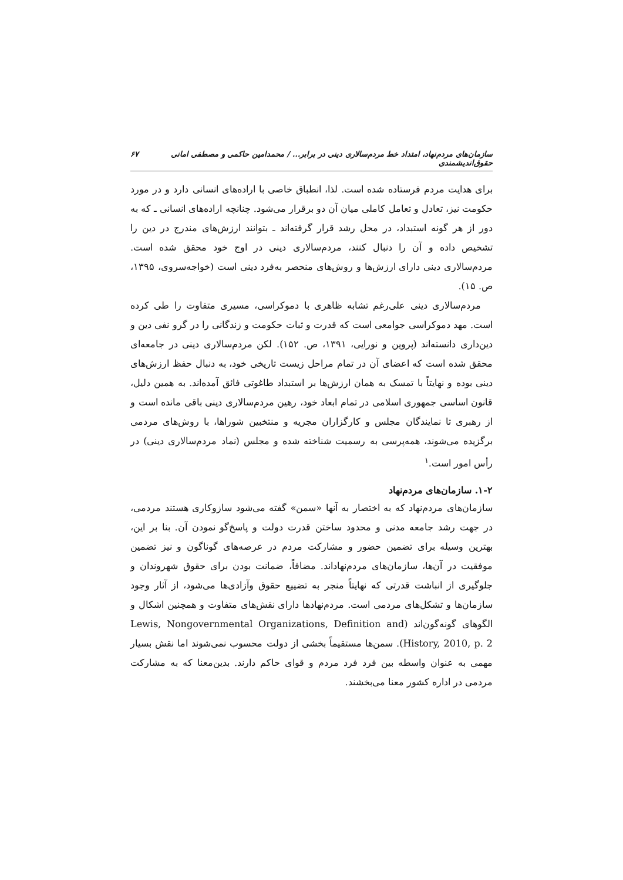سازمان‌های مردم‌نهاد، امتداد خط مردم‌سالاری دینی در برابر... / محمدامین حاکمی و مصطفی امانی حقوق‌اندیشمندی ۶۷
برای هدایت مردم فرستاده شده است. لذا، انطباق خاصی با اراده‌های انسانی دارد و در مورد حکومت نیز، تعادل و تعامل کاملی میان آن دو برقرار می‌شود. چنانچه اراده‌های انسانی ـ که به دور از هر گونه استبداد، در محل رشد قرار گرفته‌اند ـ بتوانند ارزش‌های مندرج در دین را تشخیص داده و آن را دنبال کنند، مردم‌سالاری دینی در اوج خود محقق شده است. مردم‌سالاری دینی دارای ارزش‌ها و روش‌های منحصر به‌فرد دینی است (خواجه‌سروی، ۱۳۹۵، ص. ۱۵).
مردم‌سالاری دینی علی‌رغم تشابه ظاهری با دموکراسی، مسیری متفاوت را طی کرده است. مهد دموکراسی جوامعی است که قدرت و ثبات حکومت و زندگانی را در گرو نفی دین و دین‌داری دانسته‌اند (پروین و نورایی، ۱۳۹۱، ص. ۱۵۲). لکن مردم‌سالاری دینی در جامعه‌ای محقق شده است که اعضای آن در تمام مراحل زیست تاریخی خود، به دنبال حفظ ارزش‌های دینی بوده و نهایتاً با تمسک به همان ارزش‌ها بر استبداد طاغوتی فائق آمده‌اند. به همین دلیل، قانون اساسی جمهوری اسلامی در تمام ابعاد خود، رهین مردم‌سالاری دینی باقی مانده است و از رهبری تا نمایندگان مجلس و کارگزاران مجریه و منتخبین شوراها، با روش‌های مردمی برگزیده می‌شوند، همه‌پرسی به رسمیت شناخته شده و مجلس (نماد مردم‌سالاری دینی) در رأس امور است.<sup>۱</sup>
۱-۲. سازمان‌های مردم‌نهاد
سازمان‌های مردم‌نهاد که به اختصار به آنها «سمن» گفته می‌شود سازوکاری هستند مردمی، در جهت رشد جامعه مدنی و محدود ساختن قدرت دولت و پاسخ‌گو نمودن آن. بنا بر این، بهترین وسیله برای تضمین حضور و مشارکت مردم در عرصه‌های گوناگون و نیز تضمین موفقیت در آن‌ها، سازمان‌های مردم‌نهاداند. مضافاً، ضمانت بودن برای حقوق شهروندان و جلوگیری از انباشت قدرتی که نهایتاً منجر به تضییع حقوق وآزادی‌ها می‌شود، از آثار وجود سازمان‌ها و تشکل‌های مردمی است. مردم‌نهادها دارای نقش‌های متفاوت و همچنین اشکال و الگوهای گونه‌گون‌اند (Lewis, Nongovernmental Organizations, Definition and History, 2010, p. 2). سمن‌ها مستقیماً بخشی از دولت محسوب نمی‌شوند اما نقش بسیار مهمی به عنوان واسطه بین فرد فرد مردم و قوای حاکم دارند. بدین‌معنا که به مشارکت مردمی در اداره کشور معنا می‌بخشند.